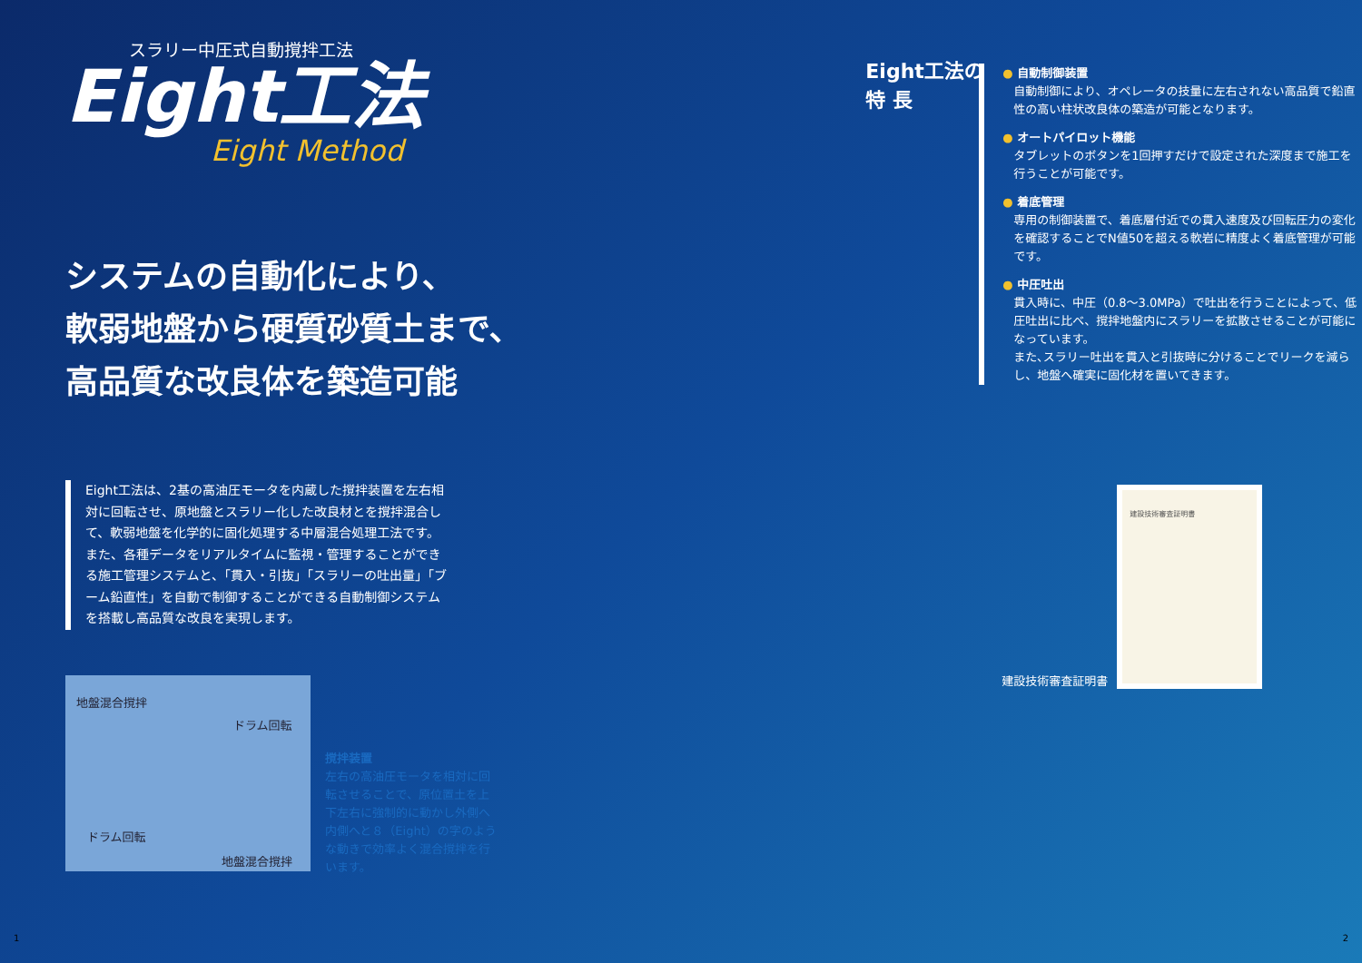スラリー中圧式自動撹拌工法
Eight工法
Eight Method
システムの自動化により、
軟弱地盤から硬質砂質土まで、
高品質な改良体を築造可能
Eight工法は、2基の高油圧モータを内蔵した撹拌装置を左右相対に回転させ、原地盤とスラリー化した改良材とを撹拌混合して、軟弱地盤を化学的に固化処理する中層混合処理工法です。
また、各種データをリアルタイムに監視・管理することができる施工管理システムと、「貫入・引抜」「スラリーの吐出量」「ブーム鉛直性」を自動で制御することができる自動制御システムを搭載し高品質な改良を実現します。
地盤混合撹拌
ドラム回転
ドラム回転
地盤混合撹拌
撹拌装置
左右の高油圧モータを相対に回転させることで、原位置土を上下左右に強制的に動かし外側へ内側へと８（Eight）の字のような動きで効率よく混合撹拌を行います。
Eight工法の
特 長
● 自動制御装置
自動制御により、オペレータの技量に左右されない高品質で鉛直性の高い柱状改良体の築造が可能となります。
● オートパイロット機能
タブレットのボタンを1回押すだけで設定された深度まで施工を行うことが可能です。
● 着底管理
専用の制御装置で、着底層付近での貫入速度及び回転圧力の変化を確認することでN値50を超える軟岩に精度よく着底管理が可能です。
● 中圧吐出
貫入時に、中圧（0.8〜3.0MPa）で吐出を行うことによって、低圧吐出に比べ、撹拌地盤内にスラリーを拡散させることが可能になっています。
また､スラリー吐出を貫入と引抜時に分けることでリークを減らし、地盤へ確実に固化材を置いてきます。
建設技術審査証明書
建設技術審査証明書
1 2